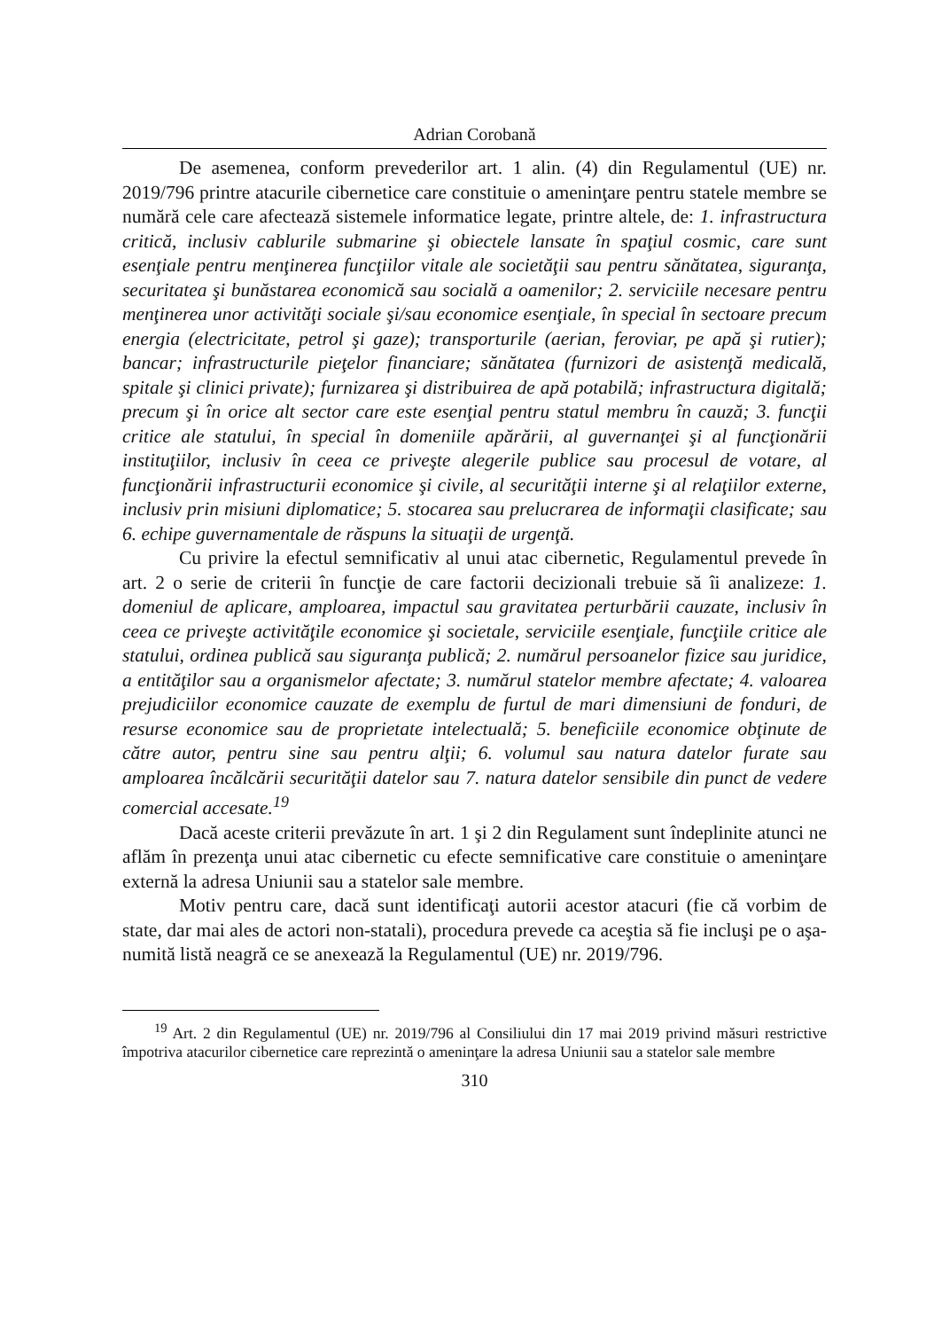Adrian Corobană
De asemenea, conform prevederilor art. 1 alin. (4) din Regulamentul (UE) nr. 2019/796 printre atacurile cibernetice care constituie o ameninţare pentru statele membre se numără cele care afectează sistemele informatice legate, printre altele, de: 1. infrastructura critică, inclusiv cablurile submarine şi obiectele lansate în spaţiul cosmic, care sunt esenţiale pentru menţinerea funcţiilor vitale ale societăţii sau pentru sănătatea, siguranţa, securitatea şi bunăstarea economică sau socială a oamenilor; 2. serviciile necesare pentru menţinerea unor activităţi sociale şi/sau economice esenţiale, în special în sectoare precum energia (electricitate, petrol şi gaze); transporturile (aerian, feroviar, pe apă şi rutier); bancar; infrastructurile pieţelor financiare; sănătatea (furnizori de asistenţă medicală, spitale şi clinici private); furnizarea şi distribuirea de apă potabilă; infrastructura digitală; precum şi în orice alt sector care este esenţial pentru statul membru în cauză; 3. funcţii critice ale statului, în special în domeniile apărării, al guvernanţei şi al funcţionării instituţiilor, inclusiv în ceea ce priveşte alegerile publice sau procesul de votare, al funcţionării infrastructurii economice şi civile, al securităţii interne şi al relaţiilor externe, inclusiv prin misiuni diplomatice; 5. stocarea sau prelucrarea de informaţii clasificate; sau 6. echipe guvernamentale de răspuns la situaţii de urgenţă.
Cu privire la efectul semnificativ al unui atac cibernetic, Regulamentul prevede în art. 2 o serie de criterii în funcţie de care factorii decizionali trebuie să îi analizeze: 1. domeniul de aplicare, amploarea, impactul sau gravitatea perturbării cauzate, inclusiv în ceea ce priveşte activităţile economice şi societale, serviciile esenţiale, funcţiile critice ale statului, ordinea publică sau siguranţa publică; 2. numărul persoanelor fizice sau juridice, a entităţilor sau a organismelor afectate; 3. numărul statelor membre afectate; 4. valoarea prejudiciilor economice cauzate de exemplu de furtul de mari dimensiuni de fonduri, de resurse economice sau de proprietate intelectuală; 5. beneficiile economice obţinute de către autor, pentru sine sau pentru alţii; 6. volumul sau natura datelor furate sau amploarea încălcării securităţii datelor sau 7. natura datelor sensibile din punct de vedere comercial accesate.<sup>19</sup>
Dacă aceste criterii prevăzute în art. 1 şi 2 din Regulament sunt îndeplinite atunci ne aflăm în prezenţa unui atac cibernetic cu efecte semnificative care constituie o ameninţare externă la adresa Uniunii sau a statelor sale membre.
Motiv pentru care, dacă sunt identificaţi autorii acestor atacuri (fie că vorbim de state, dar mai ales de actori non-statali), procedura prevede ca aceştia să fie incluşi pe o aşa-numită listă neagră ce se anexează la Regulamentul (UE) nr. 2019/796.
<sup>19</sup> Art. 2 din Regulamentul (UE) nr. 2019/796 al Consiliului din 17 mai 2019 privind măsuri restrictive împotriva atacurilor cibernetice care reprezintă o ameninţare la adresa Uniunii sau a statelor sale membre
310